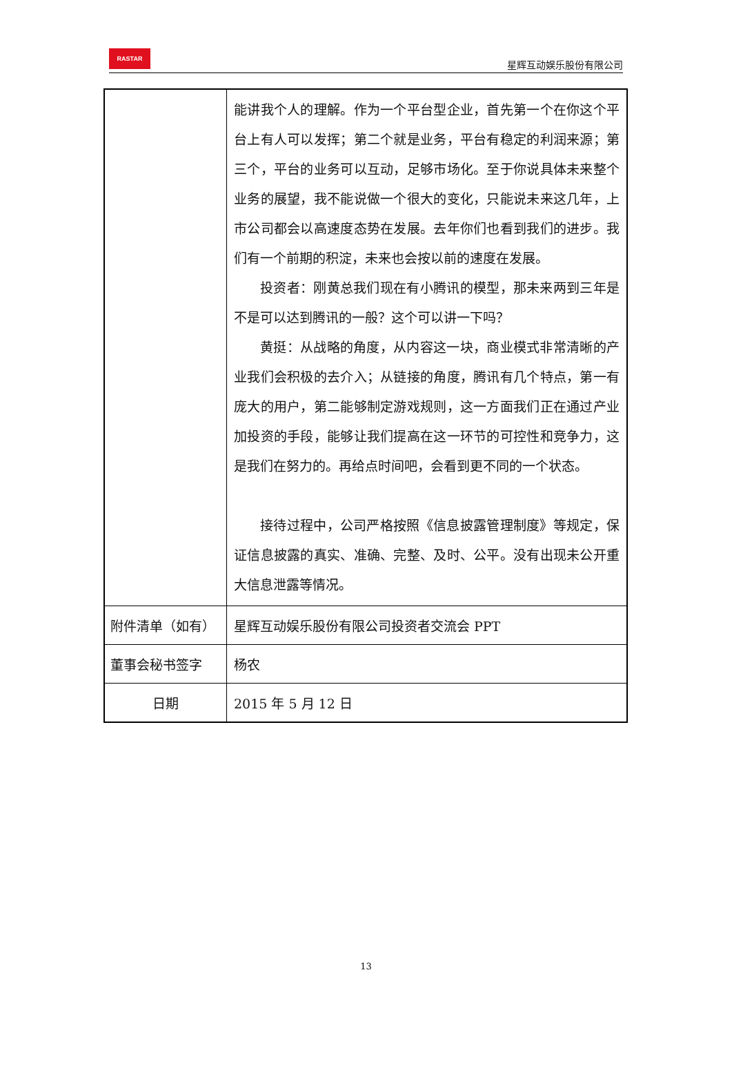RASTAR
星辉互动娱乐股份有限公司
| | 能讲我个人的理解。作为一个平台型企业，首先第一个在你这个平台上有人可以发挥；第二个就是业务，平台有稳定的利润来源；第三个，平台的业务可以互动，足够市场化。至于你说具体未来整个业务的展望，我不能说做一个很大的变化，只能说未来这几年，上市公司都会以高速度态势在发展。去年你们也看到我们的进步。我们有一个前期的积淀，未来也会按以前的速度在发展。 投资者：刚黄总我们现在有小腾讯的模型，那未来两到三年是不是可以达到腾讯的一般？这个可以讲一下吗？ 黄挺：从战略的角度，从内容这一块，商业模式非常清晰的产业我们会积极的去介入；从链接的角度，腾讯有几个特点，第一有庞大的用户，第二能够制定游戏规则，这一方面我们正在通过产业加投资的手段，能够让我们提高在这一环节的可控性和竞争力，这是我们在努力的。再给点时间吧，会看到更不同的一个状态。 接待过程中，公司严格按照《信息披露管理制度》等规定，保证信息披露的真实、准确、完整、及时、公平。没有出现未公开重大信息泄露等情况。 |
| 附件清单（如有） | 星辉互动娱乐股份有限公司投资者交流会 PPT |
| 董事会秘书签字 | 杨农 |
| 日期 | 2015 年 5 月 12 日 |
13